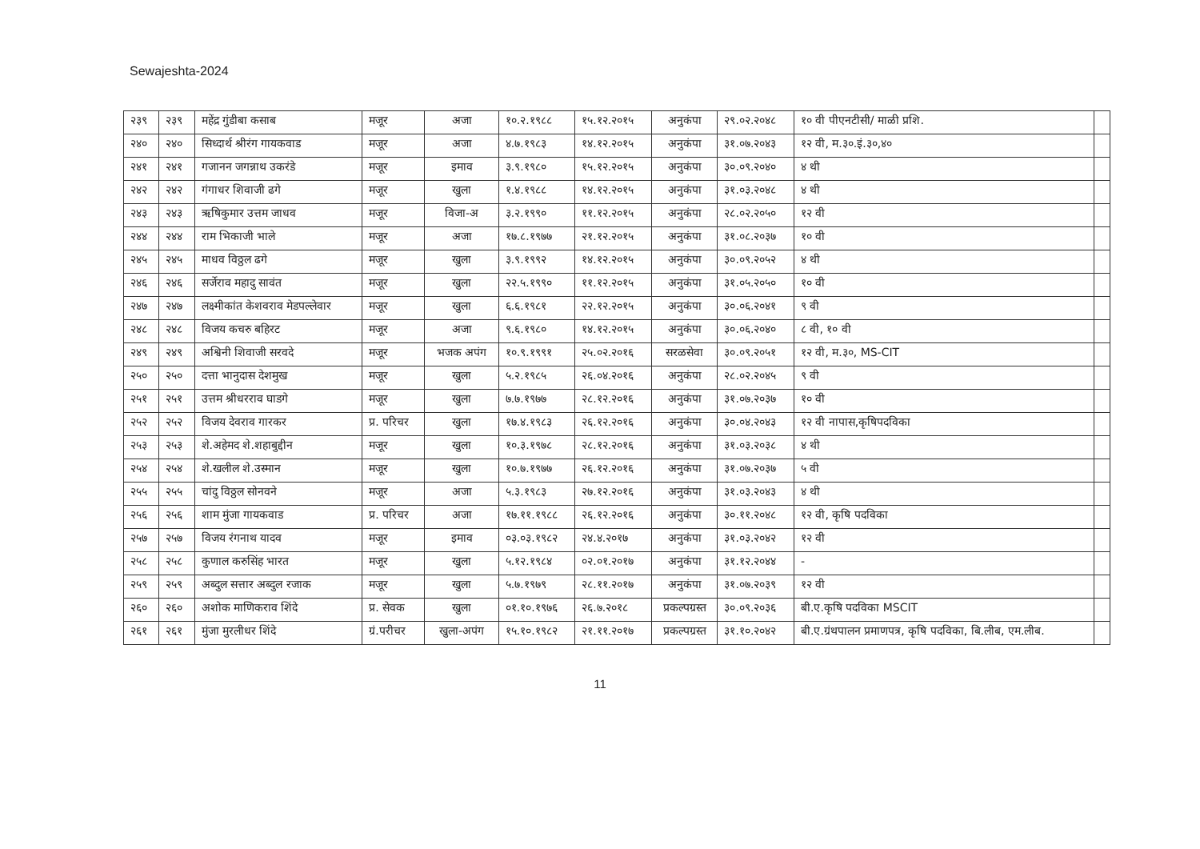Sewajeshta-2024
| २३९ | २३९ | महेंद्र गुंडीबा कसाब | मजूर | अजा | १०.२.१९८८ | १५.१२.२०१५ | अनुकंपा | २९.०२.२०४८ | १० वी पीएनटीसी/ माळी प्रशि. | |
| २४० | २४० | सिध्दार्थ श्रीरंग गायकवाड | मजूर | अजा | ४.७.१९८३ | १४.१२.२०१५ | अनुकंपा | ३१.०७.२०४३ | १२ वी, म.३०.इं.३०,४० | |
| २४१ | २४१ | गजानन जगन्नाथ उकरंडे | मजूर | इमाव | ३.९.१९८० | १५.१२.२०१५ | अनुकंपा | ३०.०९.२०४० | ४ थी | |
| २४२ | २४२ | गंगाधर शिवाजी ढगे | मजूर | खुला | १.४.१९८८ | १४.१२.२०१५ | अनुकंपा | ३१.०३.२०४८ | ४ थी | |
| २४३ | २४३ | ऋषिकुमार उत्तम जाधव | मजूर | विजा-अ | ३.२.१९९० | ११.१२.२०१५ | अनुकंपा | २८.०२.२०५० | १२ वी | |
| २४४ | २४४ | राम भिकाजी भाले | मजूर | अजा | १७.८.१९७७ | २१.१२.२०१५ | अनुकंपा | ३१.०८.२०३७ | १० वी | |
| २४५ | २४५ | माधव विठ्ठल ढगे | मजूर | खुला | ३.९.१९९२ | १४.१२.२०१५ | अनुकंपा | ३०.०९.२०५२ | ४ थी | |
| २४६ | २४६ | सर्जेराव महादु सावंत | मजूर | खुला | २२.५.१९९० | ११.१२.२०१५ | अनुकंपा | ३१.०५.२०५० | १० वी | |
| २४७ | २४७ | लक्ष्मीकांत केशवराव मेडपल्लेवार | मजूर | खुला | ६.६.१९८१ | २२.१२.२०१५ | अनुकंपा | ३०.०६.२०४१ | ९ वी | |
| २४८ | २४८ | विजय कचरु बहिरट | मजूर | अजा | ९.६.१९८० | १४.१२.२०१५ | अनुकंपा | ३०.०६.२०४० | ८ वी, १० वी | |
| २४९ | २४९ | अश्विनी शिवाजी सरवदे | मजूर | भजक अपंग | १०.९.१९९१ | २५.०२.२०१६ | सरळसेवा | ३०.०९.२०५१ | १२ वी, म.३०, MS-CIT | |
| २५० | २५० | दत्ता भानुदास देशमुख | मजूर | खुला | ५.२.१९८५ | २६.०४.२०१६ | अनुकंपा | २८.०२.२०४५ | ९ वी | |
| २५१ | २५१ | उत्तम श्रीधरराव घाडगे | मजूर | खुला | ७.७.१९७७ | २८.१२.२०१६ | अनुकंपा | ३१.०७.२०३७ | १० वी | |
| २५२ | २५२ | विजय देवराव गारकर | प्र. परिचर | खुला | १७.४.१९८३ | २६.१२.२०१६ | अनुकंपा | ३०.०४.२०४३ | १२ वी नापास,कृषिपदविका | |
| २५३ | २५३ | शे.अहेमद शे.शहाबुद्दीन | मजूर | खुला | १०.३.१९७८ | २८.१२.२०१६ | अनुकंपा | ३१.०३.२०३८ | ४ थी | |
| २५४ | २५४ | शे.खलील शे.उस्मान | मजूर | खुला | १०.७.१९७७ | २६.१२.२०१६ | अनुकंपा | ३१.०७.२०३७ | ५ वी | |
| २५५ | २५५ | चांदु विठ्ठल सोनवने | मजूर | अजा | ५.३.१९८३ | २७.१२.२०१६ | अनुकंपा | ३१.०३.२०४३ | ४ थी | |
| २५६ | २५६ | शाम मुंजा गायकवाड | प्र. परिचर | अजा | १७.११.१९८८ | २६.१२.२०१६ | अनुकंपा | ३०.११.२०४८ | १२ वी, कृषि पदविका | |
| २५७ | २५७ | विजय रंगनाथ यादव | मजूर | इमाव | ०३.०३.१९८२ | २४.४.२०१७ | अनुकंपा | ३१.०३.२०४२ | १२ वी | |
| २५८ | २५८ | कुणाल करुसिंह भारत | मजूर | खुला | ५.१२.१९८४ | ०२.०१.२०१७ | अनुकंपा | ३१.१२.२०४४ | - | |
| २५९ | २५९ | अब्दुल सत्तार अब्दुल रजाक | मजूर | खुला | ५.७.१९७९ | २८.११.२०१७ | अनुकंपा | ३१.०७.२०३९ | १२ वी | |
| २६० | २६० | अशोक माणिकराव शिंदे | प्र. सेवक | खुला | ०१.१०.१९७६ | २६.७.२०१८ | प्रकल्पग्रस्त | ३०.०९.२०३६ | बी.ए.कृषि पदविका MSCIT | |
| २६१ | २६१ | मुंजा मुरलीधर शिंदे | ग्रं.परीचर | खुला-अपंग | १५.१०.१९८२ | २१.११.२०१७ | प्रकल्पग्रस्त | ३१.१०.२०४२ | बी.ए.ग्रंथपालन प्रमाणपत्र, कृषि पदविका, बि.लीब, एम.लीब. | |
11